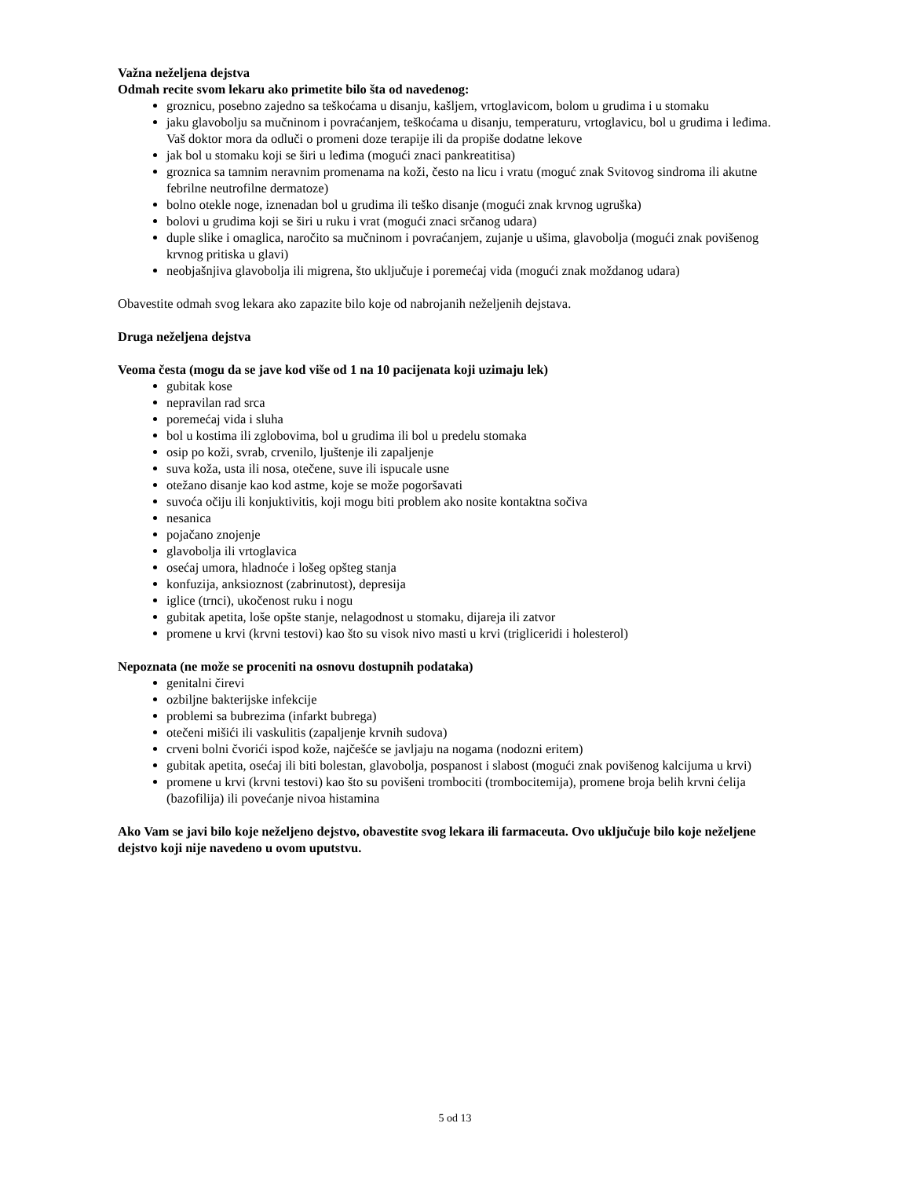Važna neželjena dejstva
Odmah recite svom lekaru ako primetite bilo šta od navedenog:
groznicu, posebno zajedno sa teškoćama u disanju, kašljem, vrtoglavicom, bolom u grudima i u stomaku
jaku glavobolju sa mučninom i povraćanjem, teškoćama u disanju, temperaturu, vrtoglavicu, bol u grudima i leđima. Vaš doktor mora da odluči o promeni doze terapije ili da propiše dodatne lekove
jak bol u stomaku koji se širi u leđima (mogući znaci pankreatitisa)
groznica sa tamnim neravnim promenama na koži, često na licu i vratu (moguć znak Svitovog sindroma ili akutne febrilne neutrofilne dermatoze)
bolno otekle noge, iznenadan bol u grudima ili teško disanje (mogući znak krvnog ugruška)
bolovi u grudima koji se širi u ruku i vrat (mogući znaci srčanog udara)
duple slike i omaglica, naročito sa mučninom i povraćanjem, zujanje u ušima, glavobolja (mogući znak povišenog krvnog pritiska u glavi)
neobjašnjiva glavobolja ili migrena, što uključuje i poremećaj vida (mogući znak moždanog udara)
Obavestite odmah svog lekara ako zapazite bilo koje od nabrojanih neželjenih dejstava.
Druga neželjena dejstva
Veoma česta (mogu da se jave kod više od 1 na 10 pacijenata koji uzimaju lek)
gubitak kose
nepravilan rad srca
poremećaj vida i sluha
bol u kostima ili zglobovima, bol u grudima ili bol u predelu stomaka
osip po koži, svrab, crvenilo, ljuštenje ili zapaljenje
suva koža, usta ili nosa, otečene, suve ili ispucale usne
otežano disanje kao kod astme, koje se može pogoršavati
suvoća očiju ili konjuktivitis, koji mogu biti problem ako nosite kontaktna sočiva
nesanica
pojačano znojenje
glavobolja ili vrtoglavica
osećaj umora, hladnoće i lošeg opšteg stanja
konfuzija, anksioznost (zabrinutost), depresija
iglice (trnci), ukočenost ruku i nogu
gubitak apetita, loše opšte stanje, nelagodnost u stomaku, dijareja ili zatvor
promene u krvi (krvni testovi) kao što su visok nivo masti u krvi (trigliceridi i holesterol)
Nepoznata (ne može se proceniti na osnovu dostupnih podataka)
genitalni čirevi
ozbiljne bakterijske infekcije
problemi sa bubrezima (infarkt bubrega)
otečeni mišići ili vaskulitis (zapaljenje krvnih sudova)
crveni bolni čvorići ispod kože, najčešće se javljaju na nogama (nodozni eritem)
gubitak apetita, osećaj ili biti bolestan, glavobolja, pospanost i slabost (mogući znak povišenog kalcijuma u krvi)
promene u krvi (krvni testovi) kao što su povišeni trombociti (trombocitemija), promene broja belih krvni ćelija (bazofilija) ili povećanje nivoa histamina
Ako Vam se javi bilo koje neželjeno dejstvo, obavestite svog lekara ili farmaceuta. Ovo uključuje bilo koje neželjene dejstvo koji nije navedeno u ovom uputstvu.
5 od 13